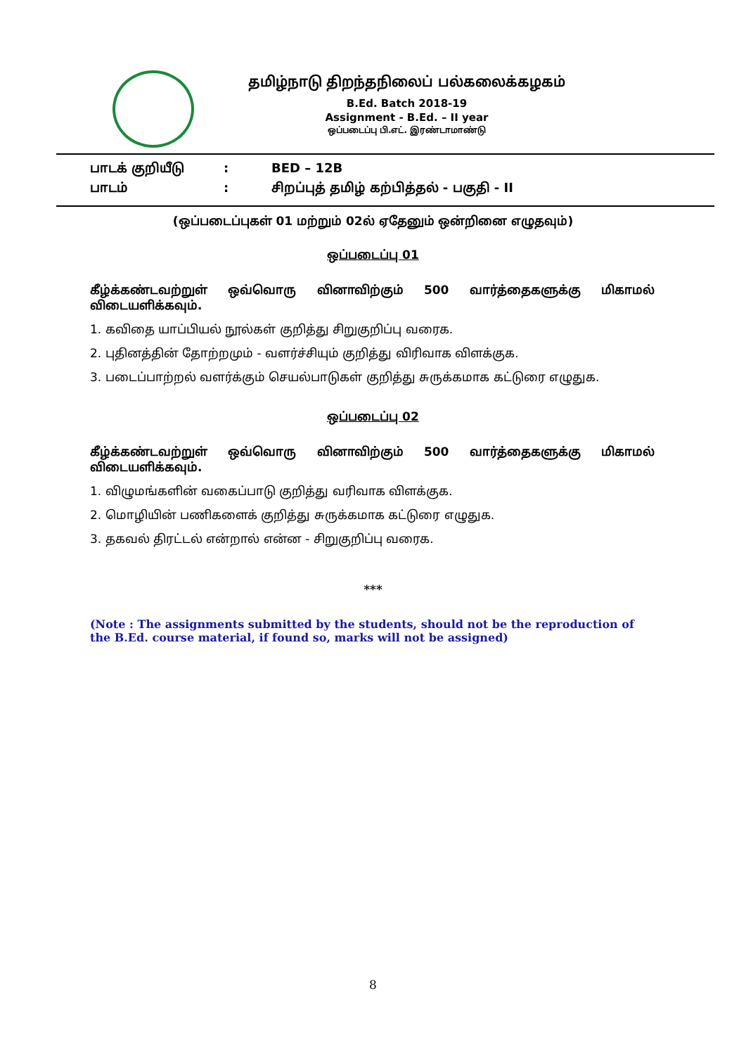தமிழ்நாடு திறந்தநிலைப் பல்கலைக்கழகம்
B.Ed. Batch 2018-19
Assignment - B.Ed. – II year
ஒப்படைப்பு பி.எட். இரண்டாமாண்டு
பாடக் குறியீடு: BED – 12B
பாடம்: சிறப்புத் தமிழ் கற்பித்தல் - பகுதி - II
(ஒப்படைப்புகள் 01 மற்றும் 02ல் ஏதேனும் ஒன்றினை எழுதவும்)
ஒப்படைப்பு 01
கீழ்க்கண்டவற்றுள் ஒவ்வொரு வினாவிற்கும் 500 வார்த்தைகளுக்கு மிகாமல்
விடையளிக்கவும்.
1. கவிதை யாப்பியல் நூல்கள் குறித்து சிறுகுறிப்பு வரைக.
2. புதினத்தின் தோற்றமும் - வளர்ச்சியும் குறித்து விரிவாக விளக்குக.
3. படைப்பாற்றல் வளர்க்கும் செயல்பாடுகள் குறித்து சுருக்கமாக கட்டுரை எழுதுக.
ஒப்படைப்பு 02
கீழ்க்கண்டவற்றுள் ஒவ்வொரு வினாவிற்கும் 500 வார்த்தைகளுக்கு மிகாமல்
விடையளிக்கவும்.
1. விழுமங்களின் வகைப்பாடு குறித்து வரிவாக விளக்குக.
2. மொழியின் பணிகளைக் குறித்து சுருக்கமாக கட்டுரை எழுதுக.
3. தகவல் திரட்டல் என்றால் என்ன - சிறுகுறிப்பு வரைக.
***
(Note : The assignments submitted by the students, should not be the reproduction of the B.Ed. course material, if found so, marks will not be assigned)
8